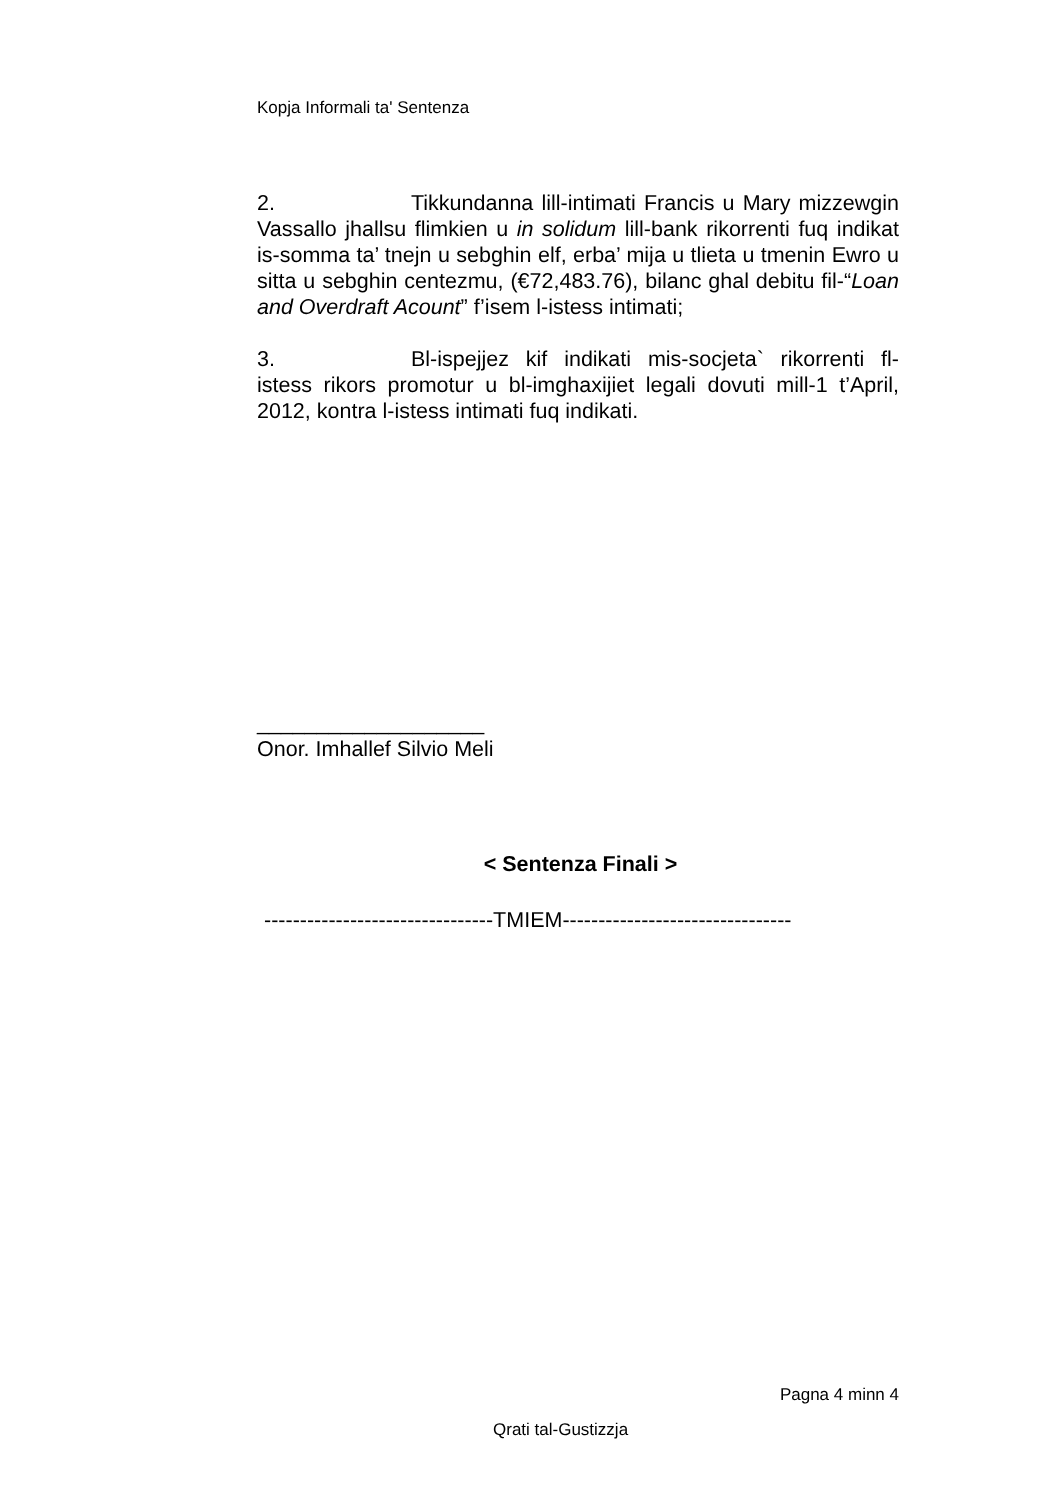Kopja Informali ta' Sentenza
2. Tikkundanna lill-intimati Francis u Mary mizzewgin Vassallo jhallsu flimkien u in solidum lill-bank rikorrenti fuq indikat is-somma ta’ tnejn u sebghin elf, erba’ mija u tlieta u tmenin Ewro u sitta u sebghin centezmu, (€72,483.76), bilanc ghal debitu fil-“Loan and Overdraft Acount” f’isem l-istess intimati;
3. Bl-ispejjez kif indikati mis-socjeta` rikorrenti fl-istess rikors promotur u bl-imghaxijiet legali dovuti mill-1 t’April, 2012, kontra l-istess intimati fuq indikati.
___________________
Onor. Imhallef Silvio Meli
< Sentenza Finali >
--------------------------------TMIEM--------------------------------
Pagna 4 minn 4
Qrati tal-Gustizzja